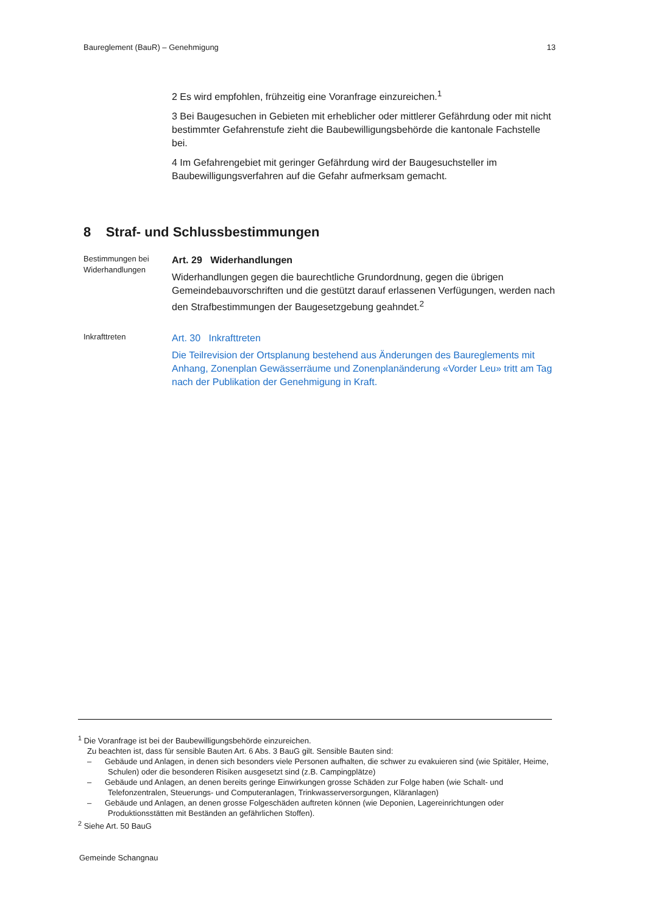Baureglement (BauR) – Genehmigung 13
2 Es wird empfohlen, frühzeitig eine Voranfrage einzureichen.<sup>1</sup>
3 Bei Baugesuchen in Gebieten mit erheblicher oder mittlerer Gefährdung oder mit nicht bestimmter Gefahrenstufe zieht die Baubewilligungsbehörde die kantonale Fachstelle bei.
4 Im Gefahrengebiet mit geringer Gefährdung wird der Baugesuchsteller im Baubewilligungsverfahren auf die Gefahr aufmerksam gemacht.
8 Straf- und Schlussbestimmungen
Bestimmungen bei Widerhandlungen
Art. 29 Widerhandlungen
Widerhandlungen gegen die baurechtliche Grundordnung, gegen die übrigen Gemeindebauvorschriften und die gestützt darauf erlassenen Verfügungen, werden nach den Strafbestimmungen der Baugesetzgebung geahndet.<sup>2</sup>
Inkrafttreten
Art. 30 Inkrafttreten
Die Teilrevision der Ortsplanung bestehend aus Änderungen des Baureglements mit Anhang, Zonenplan Gewässerräume und Zonenplanänderung «Vorder Leu» tritt am Tag nach der Publikation der Genehmigung in Kraft.
<sup>1</sup> Die Voranfrage ist bei der Baubewilligungsbehörde einzureichen.
Zu beachten ist, dass für sensible Bauten Art. 6 Abs. 3 BauG gilt. Sensible Bauten sind:
– Gebäude und Anlagen, in denen sich besonders viele Personen aufhalten, die schwer zu evakuieren sind (wie Spitäler, Heime, Schulen) oder die besonderen Risiken ausgesetzt sind (z.B. Campingplätze)
– Gebäude und Anlagen, an denen bereits geringe Einwirkungen grosse Schäden zur Folge haben (wie Schalt- und Telefonzentralen, Steuerungs- und Computeranlagen, Trinkwasserversorgungen, Kläranlagen)
– Gebäude und Anlagen, an denen grosse Folgeschäden auftreten können (wie Deponien, Lagereinrichtungen oder Produktionsstätten mit Beständen an gefährlichen Stoffen).
<sup>2</sup> Siehe Art. 50 BauG
Gemeinde Schangnau